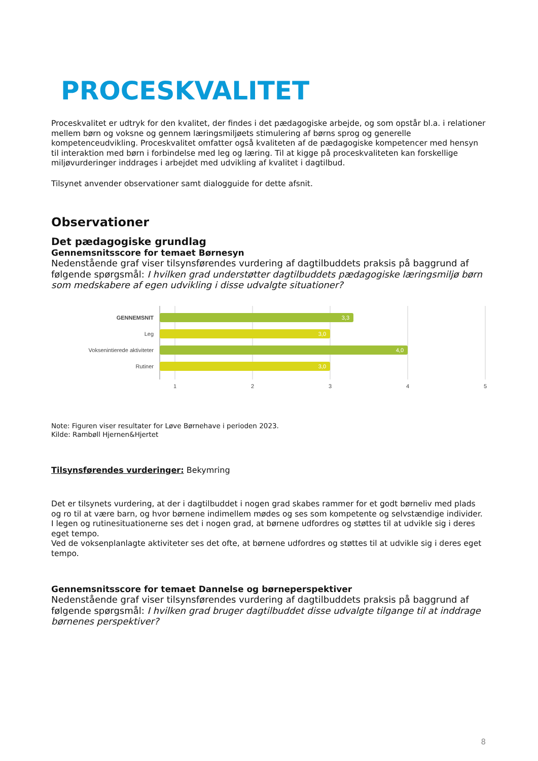PROCESKVALITET
Proceskvalitet er udtryk for den kvalitet, der findes i det pædagogiske arbejde, og som opstår bl.a. i relationer mellem børn og voksne og gennem læringsmiljøets stimulering af børns sprog og generelle kompetenceudvikling. Proceskvalitet omfatter også kvaliteten af de pædagogiske kompetencer med hensyn til interaktion med børn i forbindelse med leg og læring. Til at kigge på proceskvaliteten kan forskellige miljøvurderinger inddrages i arbejdet med udvikling af kvalitet i dagtilbud.
Tilsynet anvender observationer samt dialogguide for dette afsnit.
Observationer
Det pædagogiske grundlag
Gennemsnitsscore for temaet Børnesyn
Nedenstående graf viser tilsynsførendes vurdering af dagtilbuddets praksis på baggrund af følgende spørgsmål: I hvilken grad understøtter dagtilbuddets pædagogiske læringsmiljø børn som medskabere af egen udvikling i disse udvalgte situationer?
3,3
3,0
4,0
3,0
GENNEMSNIT
Leg
Voksenintierede aktiviteter
Rutiner
1
2
3
4
5
Note: Figuren viser resultater for Løve Børnehave i perioden 2023.
Kilde: Rambøll Hjernen&Hjertet
Tilsynsførendes vurderinger: Bekymring
Det er tilsynets vurdering, at der i dagtilbuddet i nogen grad skabes rammer for et godt børneliv med plads og ro til at være barn, og hvor børnene indimellem mødes og ses som kompetente og selvstændige individer.
I legen og rutinesituationerne ses det i nogen grad, at børnene udfordres og støttes til at udvikle sig i deres eget tempo.
Ved de voksenplanlagte aktiviteter ses det ofte, at børnene udfordres og støttes til at udvikle sig i deres eget tempo.
Gennemsnitsscore for temaet Dannelse og børneperspektiver
Nedenstående graf viser tilsynsførendes vurdering af dagtilbuddets praksis på baggrund af følgende spørgsmål: I hvilken grad bruger dagtilbuddet disse udvalgte tilgange til at inddrage børnenes perspektiver?
8